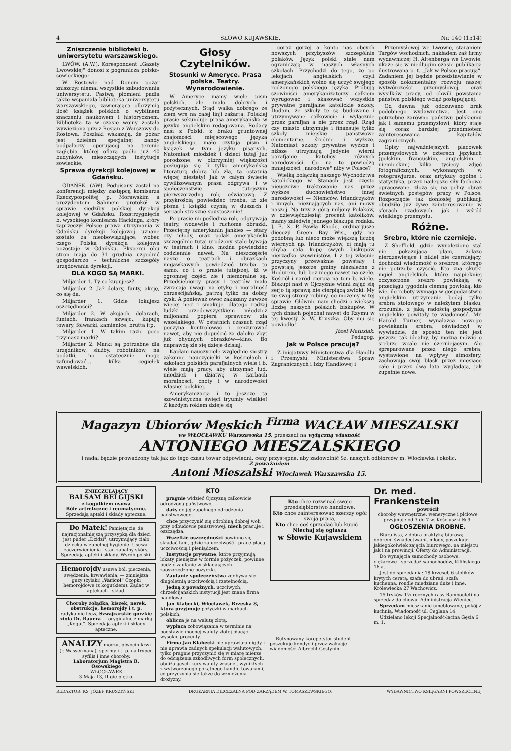4 SŁOWO KUJAWSKIE. Nr. 140 (1514)
Zniszczenie biblioteki b. uniwersytetu warszawskiego.
LWÓW. (A.W.). Korespondent „Gazety Lwowskiej" donosi z pogranicza polsko-sowieckiego:
W Rostowie nad Donem pożar zniszczył niemal wszystkie zabudowania uniwersytetu. Pastwą płomieni padła także wspaniała biblioteka uniwersytetu warszawskiego, zawierająca olbrzymią ilość książek polskich o wybitnem znaczeniu naukowem i historycznem. Biblioteka ta w czasie wojny została wywieziona przez Rosjan z Warszawy do Rostowa. Poszlaki wskazują, że pożar jest dziełem specjalnej bandy podpalaczy operującej na terenie zagłębia, której ofiarą padło już 40 budynków, mieszczących instytucje sowieckie.
Sprawa dyrekcji kolejowej w Gdańsku.
GDAŃSK. (AW). Podpisany został na konferencji między zastępcą komisarza Rzeczypospolitej p. Morawskim a prezydentem Sahmem protokół w sprawie siedziby polskiej dyrekcji kolejowej w Gdańsku. Rozstrzygnięcie b. wysokiego komisarza Hackinga, który zaprzeczył Polsce prawa utrzymania w Gdańsku dyrekcji kolejowej uznane zostało za nieobowiązujące, wobec czego Polska dyrekcja kolejowa pozostaje w Gdańsku. Eksperci obu stron mają do 31 grudnia uzgodnić gospodarczo - techniczne szczegóły urzędowania dyrekcji.
DLA KOGO SĄ MARKI.
Miljarder 1. Ty co kupujesz?
Miljarder 2. Ja? dolary, funty, akcję, co się da.
Miljarder 1. Gdzie lokujesz oszczędności?
Miljarder 2. W akcjach, dolarach, funtach, frankach szwajc., kupuję towary, folwarki, kamienice, brutta itp.
Miljarder 1. W takim razie poco trzymasz marki?
Miljarder 2. Marki są potrzebne dla urzędników, służby, robotników, na podatki, no ostatecznie mogę zafundować... kilka cegiełek wawelskich.
Głosy Czytelników.
Stosunki w Ameryce. Prasa polska. Teatry. Wynarodowienie.
W Ameryce mamy wiele pism polskich, ale mało dobrych i pożytecznych. Stąd walka dobrego ze złem wre na całej linji zażarta. Polskiej prasie sekunduje prasa amerykańska w języku angielskim redagowana. Rodacy nasi z Polski, z braku gruntownej znajomości miejscowego języka angielskiego, mało czytają pism i książek w tym języku pisanych. Natomiast młodzież i dzieci tutaj już porodzone, w olbrzymiej większości posługują się li tylko amerykańską literaturą dobrą lub złą, tą ostatnią więcej niestety! Jak w całym świecie cywilizowanym prasa odgrywa i w społeczeństwie tutejszym pierwszorzędną rolę oświatową. Z przykrością powiedzieć trzeba, iż złe pisma i książki czynią w duszach i sercach straszne spustoszenie!
Po prasie niepoślednią rolę odgrywają teatry, wodewile i ruchome obrazki. Przeciętny amerykanin jankies — stary czy młody, oraz polak amerykański szczególnie tutaj urodzony stale bywają w teatrach i kino, można powiedzieć codziennie nawet. Na nieszczęście nasze o teatrach i obrazkach migawkawych powiedzieć trzeba to samo, co i o prasie tutejszej, iż w ogromnej części złe i niemoralne są. Przedsiębiorcy prasy i teatrów mało zwracają uwagi na etykę i moralność chrześcijańską, patrzą tylko na dobry zysk. A ponieważ owoc zakazany zawsze więcej nęci i smakuje, dlatego rodzaj ludzki przedewszystkiem młodzież miljonami popiera sprawców zła wszelakiego. W ostatnich czasach rząd poczyna kontrolować i cenzurować nawet, aby nie dopuścić za daleko zbyt już ohydnych obrazków—kino. Bo naprawdę zle się dzieje dzisiaj.
Kapłani nauczyciele względnie siostry zakonne nauczycielki w kościołach i szkołach polskich parafjalnych wiele i b. wiele mają pracy, aby utrzymać lud, młodzież i dziatwę w karbach moralności, cnoty i w narodowości własnej polskiej.
Amerykanizacja i to jeszcze ta szowinistyczna święci tryumfy wielkie! Z każdym rokiem dzieje się
coraz gorzej a konto nas obcych nowszych przybyszów szczególnie polaków. Język polski stale nam ograniczają w naszych własnych szkołach. Przychodzi do tego, że po lekcjach angielskich czyli amerykańskich wolno się uczyć swojego rodzonego polskiego języka. Próbują szowiniści amerykanizatorzy całkiem wyrugować i skasować wszystkie prywatne parafjalne katolickie szkoły. Dodam, że szkoły te są budowane i utrzymywane całkowicie i wyłącznie przez parafjan a nie przez rząd. Rząd czy miasto utrzymuje i finansuje tylko szkoły miejskie państwowe elementarne, średnie i wyższe. Natomiast szkoły prywatne wyższe i niższe utrzymują jedynie wierni parafjanie katolicy różnych narodowości. Co na to powiedzą mniejszości „narodowe" niby w Polsce?
Wielką bolączką naszego Wychodztwa katolickiego w Stanach jest często nieuczciwe traktowanie nas przez wyższe duchowieństwo innej narodowości — Niemców, Irlandczyków i innych, nieznających nas, ani mowy naszej. Na trzy z górą miljony Polaków, w dziewięćdziesiąt procent katolików, mamy zaledwie jednego biskupa rodaka. J. E. X. P. Pawła Rhode, ordinarjusza diecezji Green Bay Wis., gdy na podobną lub nieco może większą liczbę wiernych np. Irlandczyków, ci mają tu chyba całą kopę swych biskupów nierzadko szowinistów. I z tej właśnie przyczyny przeważnie powstały i powstają jeszcze gminy niezależne z Hodurem, lub bez niego nawet na czele. Kościół i naród cierpią na tem b. wiele. Biskupi nasi w Ojczyźnie winni zająć się serjo tą sprawą nie cierpiącą zwłoki. My ze swej strony robimy, co możemy w tej sprawie. Głównie nam chodzi o większą liczbę naszych polskich biskupów. W tych dniach pojechał nawet do Rzymu w tej kwestji X. W. Kruszka. Oby mu się powiodło!
Józef Matusiak.
Pedagog.
Jak w Polsce pracują?
Z inicjatywy Ministerstwa dla Handlu i Przemysłu, Ministerstwa Spraw Zagranicznych i Izby Handlowej i
Przemysłowej we Lwowie, staraniem Targów wschodnich, nakładem zaś firmy wydawniczej H. Altenberga we Lwowie, ukaże się w niedługim czasie publikacja ilustrowana p. t. „Jak w Polsce pracują". Zadaniem jej będzie przedstawianie w sposób dokumentalny rozwoju naszej wytwórczości przemysłowej, oraz wysiłków pracy, od chwili powstania państwa polskiego wciąż postępującej.
Od dawna już odczuwano brak podobnego wydawnictwa. Jest ono potrzebne zarówno państwu polskiemu jak i samemu przemysłowi, który staje się coraz bardziej przedmiotem zainteresowania kapitałów zagranicznych.
Opisy najważniejszych placówek przemysłowych w czterech językach (polskim, francuskim, angielskim i niemieckim) kilka tysięcy zdjęć fotograficznych, wykonanych w rotograwjurze, oraz artykuły ogólne i statystyka, przez najlepsze siły fachowe opracowane, złożą się na pełny obraz świetnych postępów pracy w Polsce. Rozpoczęcie tak doniosłej publikacji obudziło już żywe zainteresowanie w sferach rządowych, jak i wśród wielkiego przemysłu.
Różne.
Srebro, które nie czernieje.
Z Sheffield, gdzie wynaleziono stal nie pokazującą plam, żelazo nierdzewiejące i nikiel nie czerniejący, dochodzi wiadomość o srebrze, którego nie potrzeba czyścić. Kto zna skutki mgieł angielskich, które najpiękniej oczyszczone srebro powlekają w przeciągu tygodnia ciemną powłoką, kto wie, ile roboty wymaga w gospodarstwie angielskim utrzymanie bodaj tylko srebra stołowego w należytem blasku, zrozumie, z jaką radością gospodynie angielskie powitały tę wiadomość. Mr. Harold Turner, wynalazca nowego powlekania srebra, oświadczył w wywiadzie, że sposób ten nie jest jeszcze tak idealny, by można mówić o srebrze wcale nie czerniejącym. Ale spreparowane przez niego srebra, wystawione na wpływy atmosfery, zachowują swój blask przez miesiące całe i przez dwa lata wyglądają, jak zupełnie nowe.
Magazyn Ubiorów Męskich <sup>Firma</sup> WACŁAW MIESZALSKI
we WŁOCŁAWKU Warszawska 15, przeszedł na wyłączną własność
ANTONIEGO MIESZALSKIEGO
i nadal będzie prowadzony tak jak do tego czasu towar odpowiedni, ceny przystępne, aby zadowolnić Sz. naszych odbiorców m. Włocławka i okolic.
Z poważaniem
Antoni Mieszalski Włocławek Warszawska 15.
ZNIECZULAJĄCY
BALSAM BELGIJSKI
z kogutkiem usuwa
Bóle artretyczne i reumatyczne.
Sprzedają apteki i składy apteczne.
Do Matek! Pamiętajcie, że najracjonalniejszą przysypką dla dzieci jest puder „Dzidzi", utrzymujący ciało dziecka w zupełnej hygienie. Usuwa zaczerwienienia i stan zapalny skóry. Sprzedają apteki i składy. Wyrób polski.
Hemorojdy usuwa ból, pieczenia, swędzenia, krwawienia, — zmniejsza guzy (żylaki) „Varicol" Czopki hemorojdowe (z kogutkiem). Żądać w aptekach i skład.
Choroby żołądka, kiszek, nerek, obstrukcje, hemorojdy i t. p. radykalnie leczą Szwajcarskie gorzkie zioła Dr. Bauera — oryginalne z marką „Kogut". Sprzedają apteki i składy apteczne.
ANALIZY moczu, plwocin krwi (r. Wassermana), spermy i t. p. na tryper, syfilis i inne choroby.
Laboratorjum Magistra B. Osowskiego
WŁOCŁAWEK
3-Maja 13, II-gie piętro.
KTO
pragnie widzieć Ojczyznę całkowicie odrodzoną państwowo,
dąży do jej zupełnego odrodzenia państwowego,
chce przyczynić się odrobiną dobrej woli przy odbudowie państwowej, niech pracuje i oszczędza.
Wszelkie oszczędności powinno się składać tam, gdzie za uczciwość i pracę płacą uczciwością i pieniądzem.
Instytucje prywatne, które przyjmują lokaty pieniężne w formie pożyczek, powinne budzić zaufanie w składających zaoszczędzone pożyczki.
Zaufanie społeczeństwa zdobywa się długoletnią uczciwością i rzetelnością.
Jedną z poważnych, uczciwych, chrześcijańskich instytucji jest znana firma handlowa
Jan Klabecki, Włocławek, Brzeska 8, która przyjmuje pożyczki w markach polskich,
oblicza je na walutę złotą,
wypłaca zobowiązania w terminie na podstawie mocnej waluty złotej płacąc wysokie procenty.
Firma Jan Klabecki nie uprawiała nigdy i nie uprawia żadnych spekulacji walutowych, tylko pragnie przyczynić się w miarę mierze do odciążenia szkodliwych form społecznych, obniżających kurs waluty własnej, wynikłych z wytworzonego pokątnego handlu towarami, co przyczynia się także do wzmożenia drożyzny.
Kto chce rozwinąć swoje przedsiębiorstwo handlowe,
Kto chce zainteresować szerszy ogół swoją pracą,
Kto chce coś sprzedać lub kupić —
Niechaj się ogłasza
w Słowie Kujawskiem
Rutynowany korepetytor student poszukuje kondycji przez wakacje wiadomość: Albrecht Gostynin.
Dr. med. Frankenstein
powrócił
choroby wewnętrzne, weneryczne i płciowe
przyjmuje od 3 do 7 w. Kościuszki № 9.
OGŁOSZENIA DROBNE.
Biuralista, z dobrą praktyką biurową dobremi świadectwami, młody, poszukuje jakiegokolwiek zajęcia biurowego, na miejscu jak i na prowincji. Oferty do Administracji.
Do wynajęcia samochody osobowe, ciężarowe i sprzedaż samochodów, Kilińskiego 16 a.
Jest do sprzedania: 18 krzeseł, 6 stolików krytych ceratą, szafa do ubrań, szafa kuchenna, rondle miedziane duże i inne. Królewiecka 27 Wachowicz.
15 tryków 1½ rocznych rasy Rambouleti na sprzedaż do chowu. Administracja Wieniec.
Sprzedam mieszkanie umeblowane, pokój z kuchnią, Wiadomość ul. Ceglana 14.
Udzielano lekcji Specjalność-łacina Gęsia 6 m. 1.
REDAKTOR: KS. JÓZEF KRUSZYŃSKI DRUKARNIA DIECEZALNA POD ZARZĄDEM W. TOMASZEWSKIEGO. WYDAWNICTWO KSIĘGARNI POWSZECHNEJ